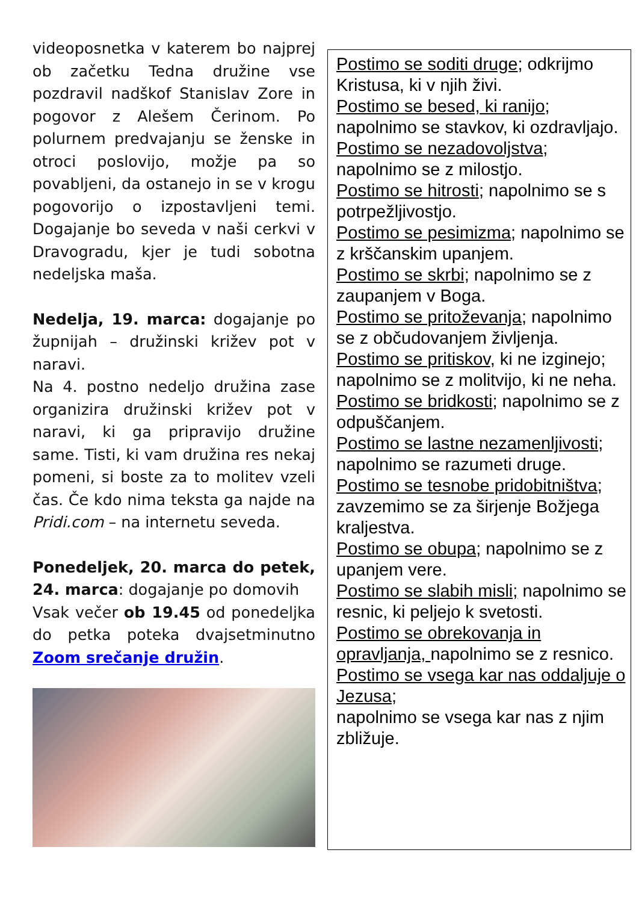videoposnetka v katerem bo najprej ob začetku Tedna družine vse pozdravil nadškof Stanislav Zore in pogovor z Alešem Čerinom. Po polurnem predvajanju se ženske in otroci poslovijo, možje pa so povabljeni, da ostanejo in se v krogu pogovorijo o izpostavljeni temi. Dogajanje bo seveda v naši cerkvi v Dravogradu, kjer je tudi sobotna nedeljska maša.
Nedelja, 19. marca: dogajanje po župnijah – družinski križev pot v naravi.
Na 4. postno nedeljo družina zase organizira družinski križev pot v naravi, ki ga pripravijo družine same. Tisti, ki vam družina res nekaj pomeni, si boste za to molitev vzeli čas. Če kdo nima teksta ga najde na Pridi.com – na internetu seveda.
Ponedeljek, 20. marca do petek, 24. marca: dogajanje po domovih
Vsak večer ob 19.45 od ponedeljka do petka poteka dvajsetminutno Zoom srečanje družin.
Postimo se soditi druge; odkrijmo Kristusa, ki v njih živi.
Postimo se besed, ki ranijo; napolnimo se stavkov, ki ozdravljajo.
Postimo se nezadovoljstva; napolnimo se z milostjo.
Postimo se hitrosti; napolnimo se s potrpežljivostjo.
Postimo se pesimizma; napolnimo se z krščanskim upanjem.
Postimo se skrbi; napolnimo se z zaupanjem v Boga.
Postimo se pritoževanja; napolnimo se z občudovanjem življenja.
Postimo se pritiskov, ki ne izginejo; napolnimo se z molitvijo, ki ne neha.
Postimo se bridkosti; napolnimo se z odpuščanjem.
Postimo se lastne nezamenljivosti; napolnimo se razumeti druge.
Postimo se tesnobe pridobitništva; zavzemimo se za širjenje Božjega kraljestva.
Postimo se obupa; napolnimo se z upanjem vere.
Postimo se slabih misli; napolnimo se resnic, ki peljejo k svetosti.
Postimo se obrekovanja in opravljanja, napolnimo se z resnico.
Postimo se vsega kar nas oddaljuje o Jezusa;
napolnimo se vsega kar nas z njim zbližuje.